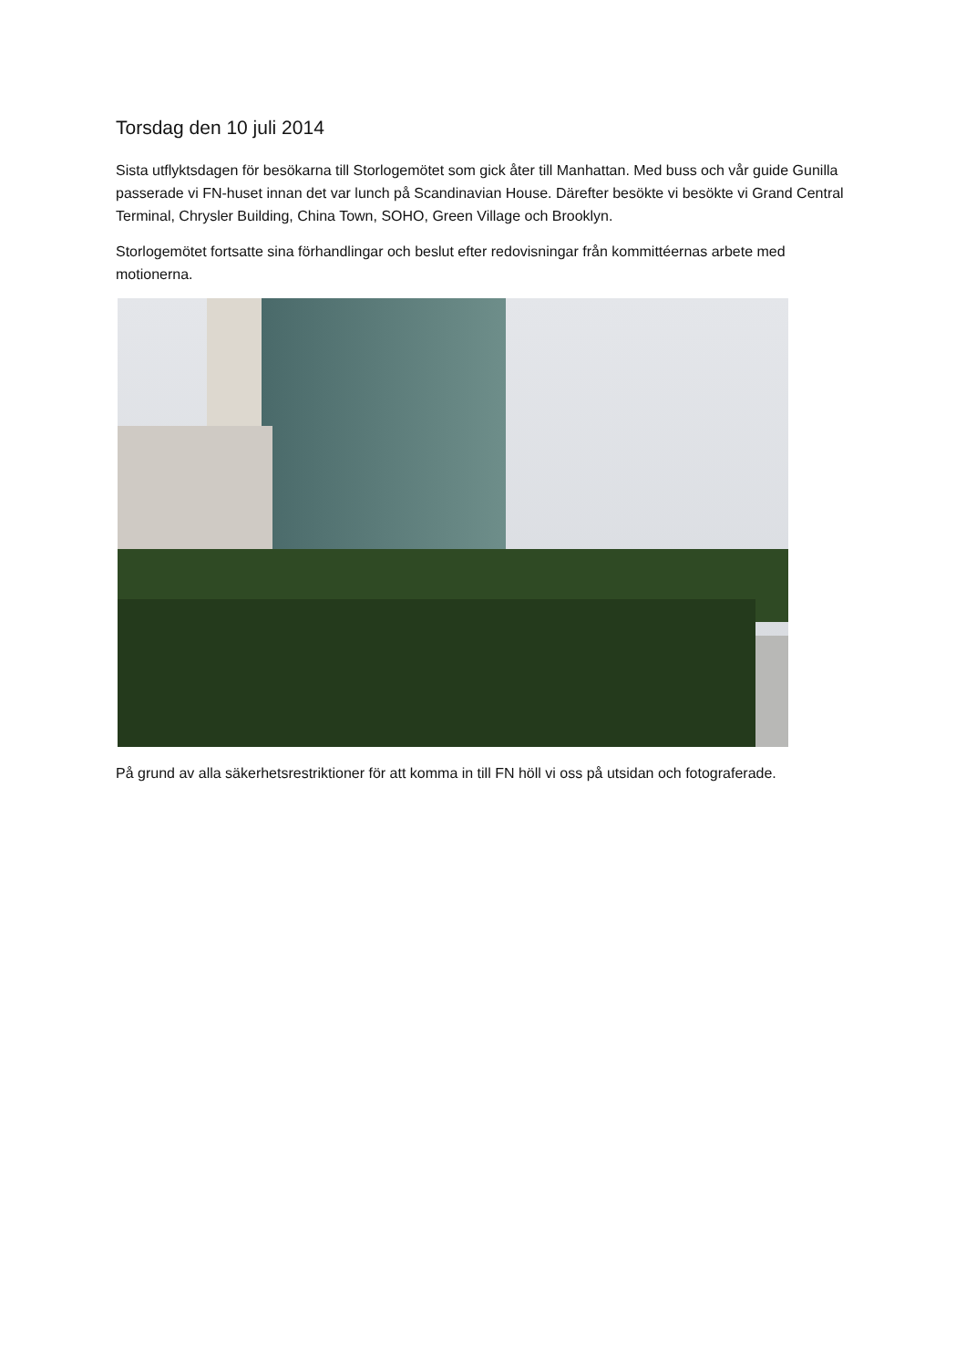Torsdag den 10 juli 2014
Sista utflyktsdagen för besökarna till Storlogemötet som gick åter till Manhattan. Med buss och vår guide Gunilla passerade vi FN-huset innan det var lunch på Scandinavian House. Därefter besökte vi besökte vi Grand Central Terminal, Chrysler Building, China Town, SOHO, Green Village och Brooklyn.
Storlogemötet fortsatte sina förhandlingar och beslut efter redovisningar från kommittéernas arbete med motionerna.
På grund av alla säkerhetsrestriktioner för att komma in till FN höll vi oss på utsidan och fotograferade.